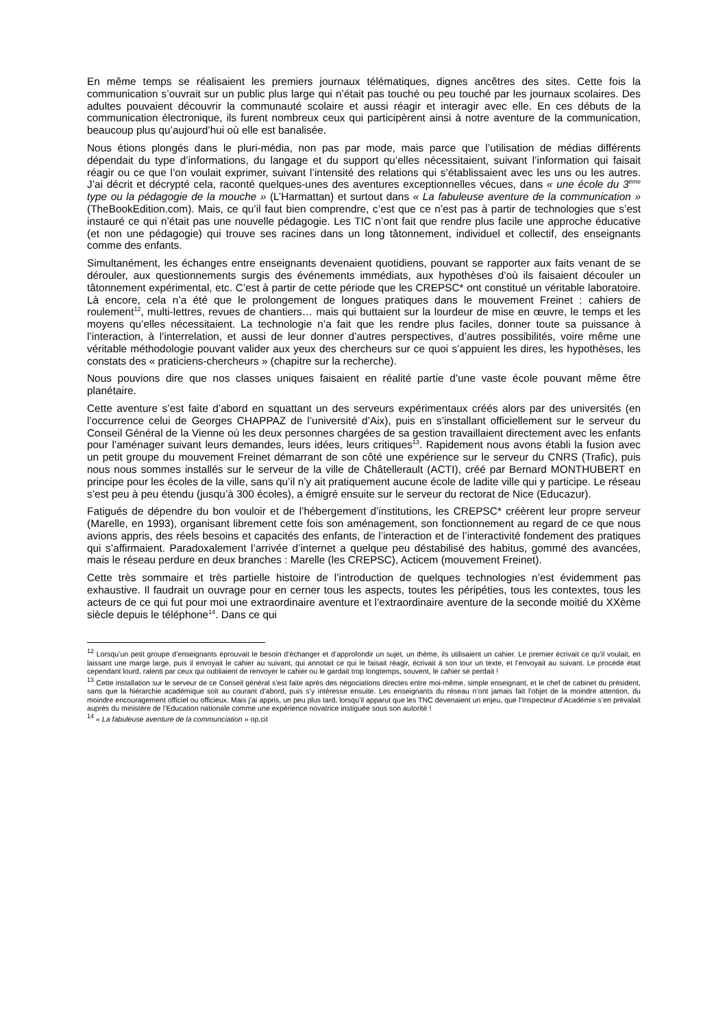En même temps se réalisaient les premiers journaux télématiques, dignes ancêtres des sites. Cette fois la communication s’ouvrait sur un public plus large qui n’était pas touché ou peu touché par les journaux scolaires. Des adultes pouvaient découvrir la communauté scolaire et aussi réagir et interagir avec elle. En ces débuts de la communication électronique, ils furent nombreux ceux qui participèrent ainsi à notre aventure de la communication, beaucoup plus qu’aujourd’hui où elle est banalisée.
Nous étions plongés dans le pluri-média, non pas par mode, mais parce que l’utilisation de médias différents dépendait du type d’informations, du langage et du support qu’elles nécessitaient, suivant l’information qui faisait réagir ou ce que l’on voulait exprimer, suivant l’intensité des relations qui s’établissaient avec les uns ou les autres. J’ai décrit et décrypté cela, raconté quelques-unes des aventures exceptionnelles vécues, dans « une école du 3<sup>ème</sup> type ou la pédagogie de la mouche » (L’Harmattan) et surtout dans « La fabuleuse aventure de la communication » (TheBookEdition.com). Mais, ce qu’il faut bien comprendre, c’est que ce n’est pas à partir de technologies que s’est instauré ce qui n’était pas une nouvelle pédagogie. Les TIC n’ont fait que rendre plus facile une approche éducative (et non une pédagogie) qui trouve ses racines dans un long tâtonnement, individuel et collectif, des enseignants comme des enfants.
Simultanément, les échanges entre enseignants devenaient quotidiens, pouvant se rapporter aux faits venant de se dérouler, aux questionnements surgis des événements immédiats, aux hypothèses d’où ils faisaient découler un tâtonnement expérimental, etc. C’est à partir de cette période que les CREPSC* ont constitué un véritable laboratoire. Là encore, cela n’a été que le prolongement de longues pratiques dans le mouvement Freinet : cahiers de roulement<sup>12</sup>, multi-lettres, revues de chantiers… mais qui buttaient sur la lourdeur de mise en œuvre, le temps et les moyens qu’elles nécessitaient. La technologie n’a fait que les rendre plus faciles, donner toute sa puissance à l’interaction, à l’interrelation, et aussi de leur donner d’autres perspectives, d’autres possibilités, voire même une véritable méthodologie pouvant valider aux yeux des chercheurs sur ce quoi s’appuient les dires, les hypothèses, les constats des « praticiens-chercheurs » (chapitre sur la recherche).
Nous pouvions dire que nos classes uniques faisaient en réalité partie d’une vaste école pouvant même être planétaire.
Cette aventure s’est faite d’abord en squattant un des serveurs expérimentaux créés alors par des universités (en l’occurrence celui de Georges CHAPPAZ de l’université d’Aix), puis en s’installant officiellement sur le serveur du Conseil Général de la Vienne où les deux personnes chargées de sa gestion travaillaient directement avec les enfants pour l’aménager suivant leurs demandes, leurs idées, leurs critiques<sup>13</sup>. Rapidement nous avons établi la fusion avec un petit groupe du mouvement Freinet démarrant de son côté une expérience sur le serveur du CNRS (Trafic), puis nous nous sommes installés sur le serveur de la ville de Châtellerault (ACTI), créé par Bernard MONTHUBERT en principe pour les écoles de la ville, sans qu’il n’y ait pratiquement aucune école de ladite ville qui y participe. Le réseau s’est peu à peu étendu (jusqu’à 300 écoles), a émigré ensuite sur le serveur du rectorat de Nice (Educazur).
Fatigués de dépendre du bon vouloir et de l’hébergement d’institutions, les CREPSC* créèrent leur propre serveur (Marelle, en 1993), organisant librement cette fois son aménagement, son fonctionnement au regard de ce que nous avions appris, des réels besoins et capacités des enfants, de l’interaction et de l’interactivité fondement des pratiques qui s’affirmaient. Paradoxalement l’arrivée d’internet a quelque peu déstabilisé des habitus, gommé des avancées, mais le réseau perdure en deux branches : Marelle (les CREPSC), Acticem (mouvement Freinet).
Cette très sommaire et très partielle histoire de l’introduction de quelques technologies n’est évidemment pas exhaustive. Il faudrait un ouvrage pour en cerner tous les aspects, toutes les péripéties, tous les contextes, tous les acteurs de ce qui fut pour moi une extraordinaire aventure et l’extraordinaire aventure de la seconde moitié du XXème siècle depuis le téléphone<sup>14</sup>. Dans ce qui
<sup>12</sup> Lorsqu’un petit groupe d’enseignants éprouvait le besoin d’échanger et d’approfondir un sujet, un thème, ils utilisaient un cahier. Le premier écrivait ce qu’il voulait, en laissant une marge large, puis il envoyait le cahier au suivant, qui annotait ce qui le faisait réagir, écrivait à son tour un texte, et l’envoyait au suivant. Le procédé était cependant lourd, ralenti par ceux qui oubliaient de renvoyer le cahier ou le gardait trop longtemps, souvent, le cahier se perdait !
<sup>13</sup> Cette installation sur le serveur de ce Conseil général s’est faite après des négociations directes entre moi-même, simple enseignant, et le chef de cabinet du président, sans que la hiérarchie académique soit au courant d’abord, puis s’y intéresse ensuite. Les enseignants du réseau n’ont jamais fait l’objet de la moindre attention, du moindre encouragement officiel ou officieux. Mais j’ai appris, un peu plus tard, lorsqu’il apparut que les TNC devenaient un enjeu, que l’Inspecteur d’Académie s’en prévalait auprès du ministère de l’Education nationale comme une expérience novatrice instiguée sous son autorité !
<sup>14</sup> « La fabuleuse aventure de la communciation » op.cit